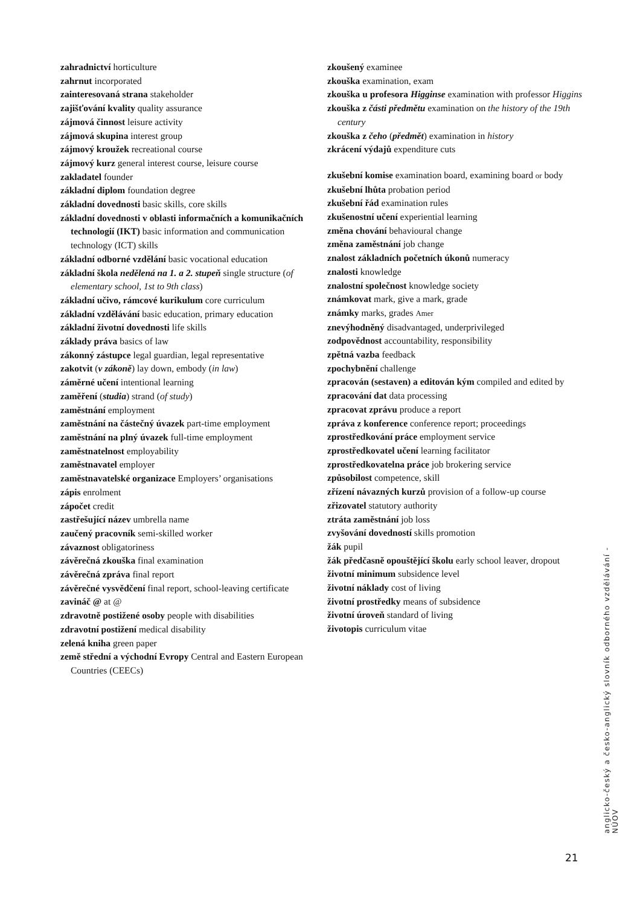zahradnictví horticulture
zahrnut incorporated
zainteresovaná strana stakeholder
zajišťování kvality quality assurance
zájmová činnost leisure activity
zájmová skupina interest group
zájmový kroužek recreational course
zájmový kurz general interest course, leisure course
zakladatel founder
základní diplom foundation degree
základní dovednosti basic skills, core skills
základní dovednosti v oblasti informačních a komunikačních technologií (IKT) basic information and communication technology (ICT) skills
základní odborné vzdělání basic vocational education
základní škola nedělená na 1. a 2. stupeň single structure (of elementary school, 1st to 9th class)
základní učivo, rámcové kurikulum core curriculum
základní vzdělávání basic education, primary education
základní životní dovednosti life skills
základy práva basics of law
zákonný zástupce legal guardian, legal representative
zakotvit (v zákoně) lay down, embody (in law)
záměrné učení intentional learning
zaměření (studia) strand (of study)
zaměstnání employment
zaměstnání na částečný úvazek part-time employment
zaměstnání na plný úvazek full-time employment
zaměstnatelnost employability
zaměstnavatel employer
zaměstnavatelské organizace Employers’ organisations
zápis enrolment
zápočet credit
zastřešující název umbrella name
zaučený pracovník semi-skilled worker
závaznost obligatoriness
závěrečná zkouška final examination
závěrečná zpráva final report
závěrečné vysvědčení final report, school-leaving certificate
zavináč @ at @
zdravotně postižené osoby people with disabilities
zdravotní postižení medical disability
zelená kniha green paper
země střední a východní Evropy Central and Eastern European Countries (CEECs)
zkoušený examinee
zkouška examination, exam
zkouška u profesora Higginse examination with professor Higgins
zkouška z části předmětu examination on the history of the 19th century
zkouška z čeho (předmět) examination in history
zkrácení výdajů expenditure cuts
zkušební komise examination board, examining board or body
zkušební lhůta probation period
zkušební řád examination rules
zkušenostní učení experiential learning
změna chování behavioural change
změna zaměstnání job change
znalost základních početních úkonů numeracy
znalosti knowledge
znalostní společnost knowledge society
známkovat mark, give a mark, grade
známky marks, grades Amer
znevýhodněný disadvantaged, underprivileged
zodpovědnost accountability, responsibility
zpětná vazba feedback
zpochybnění challenge
zpracován (sestaven) a editován kým compiled and edited by
zpracování dat data processing
zpracovat zprávu produce a report
zpráva z konference conference report; proceedings
zprostředkování práce employment service
zprostředkovatel učení learning facilitator
zprostředkovatelna práce job brokering service
způsobilost competence, skill
zřízení návazných kurzů provision of a follow-up course
zřizovatel statutory authority
ztráta zaměstnání job loss
zvyšování dovedností skills promotion
žák pupil
žák předčasně opouštějící školu early school leaver, dropout
životní minimum subsidence level
životní náklady cost of living
životní prostředky means of subsidence
životní úroveň standard of living
životopis curriculum vitae
anglicko-český a česko-anglický slovník odborného vzdělávání - NÚOV
21